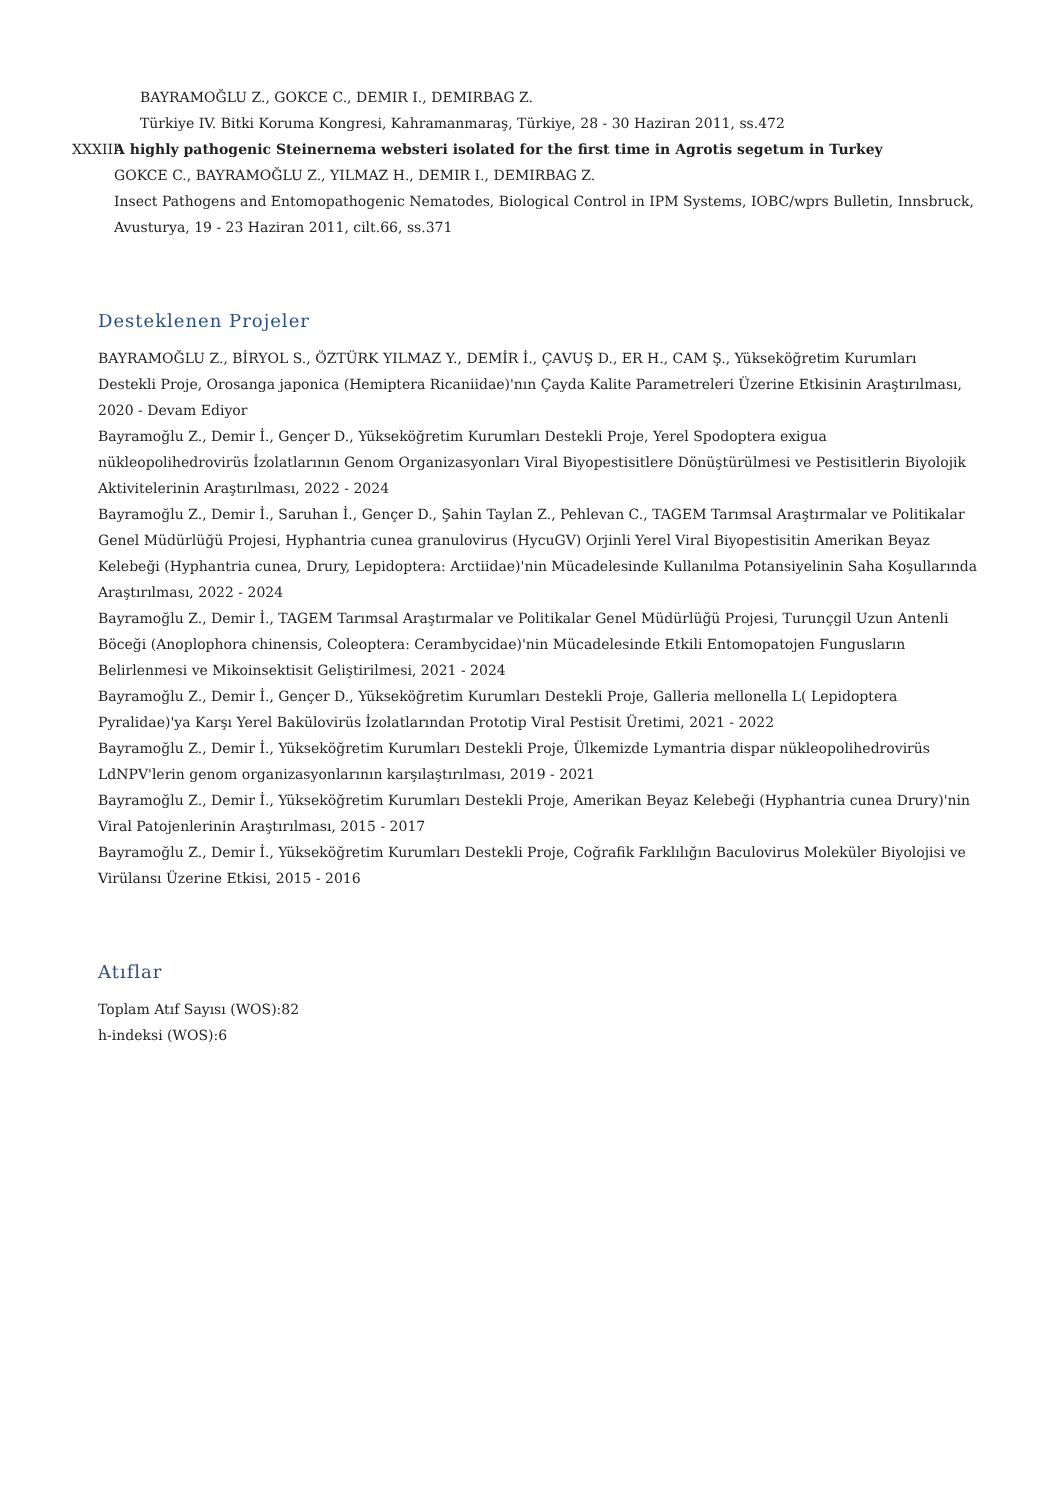BAYRAMOĞLU Z., GOKCE C., DEMIR I., DEMIRBAG Z.
Türkiye IV. Bitki Koruma Kongresi, Kahramanmaraş, Türkiye, 28 - 30 Haziran 2011, ss.472
XXXIII.
A highly pathogenic Steinernema websteri isolated for the first time in Agrotis segetum in Turkey
GOKCE C., BAYRAMOĞLU Z., YILMAZ H., DEMIR I., DEMIRBAG Z.
Insect Pathogens and Entomopathogenic Nematodes, Biological Control in IPM Systems, IOBC/wprs Bulletin, Innsbruck, Avusturya, 19 - 23 Haziran 2011, cilt.66, ss.371
Desteklenen Projeler
BAYRAMOĞLU Z., BİRYOL S., ÖZTÜRK YILMAZ Y., DEMİR İ., ÇAVUŞ D., ER H., CAM Ş., Yükseköğretim Kurumları Destekli Proje, Orosanga japonica (Hemiptera Ricaniidae)'nın Çayda Kalite Parametreleri Üzerine Etkisinin Araştırılması, 2020 - Devam Ediyor
Bayramoğlu Z., Demir İ., Gençer D., Yükseköğretim Kurumları Destekli Proje, Yerel Spodoptera exigua nükleopolihedrovirüs İzolatlarının Genom Organizasyonları Viral Biyopestisitlere Dönüştürülmesi ve Pestisitlerin Biyolojik Aktivitelerinin Araştırılması, 2022 - 2024
Bayramoğlu Z., Demir İ., Saruhan İ., Gençer D., Şahin Taylan Z., Pehlevan C., TAGEM Tarımsal Araştırmalar ve Politikalar Genel Müdürlüğü Projesi, Hyphantria cunea granulovirus (HycuGV) Orjinli Yerel Viral Biyopestisitin Amerikan Beyaz Kelebeği (Hyphantria cunea, Drury, Lepidoptera: Arctiidae)'nin Mücadelesinde Kullanılma Potansiyelinin Saha Koşullarında Araştırılması, 2022 - 2024
Bayramoğlu Z., Demir İ., TAGEM Tarımsal Araştırmalar ve Politikalar Genel Müdürlüğü Projesi, Turunçgil Uzun Antenli Böceği (Anoplophora chinensis, Coleoptera: Cerambycidae)'nin Mücadelesinde Etkili Entomopatojen Fungusların Belirlenmesi ve Mikoinsektisit Geliştirilmesi, 2021 - 2024
Bayramoğlu Z., Demir İ., Gençer D., Yükseköğretim Kurumları Destekli Proje, Galleria mellonella L( Lepidoptera Pyralidae)'ya Karşı Yerel Bakülovirüs İzolatlarından Prototip Viral Pestisit Üretimi, 2021 - 2022
Bayramoğlu Z., Demir İ., Yükseköğretim Kurumları Destekli Proje, Ülkemizde Lymantria dispar nükleopolihedrovirüs LdNPV'lerin genom organizasyonlarının karşılaştırılması, 2019 - 2021
Bayramoğlu Z., Demir İ., Yükseköğretim Kurumları Destekli Proje, Amerikan Beyaz Kelebeği (Hyphantria cunea Drury)'nin Viral Patojenlerinin Araştırılması, 2015 - 2017
Bayramoğlu Z., Demir İ., Yükseköğretim Kurumları Destekli Proje, Coğrafik Farklılığın Baculovirus Moleküler Biyolojisi ve Virülansı Üzerine Etkisi, 2015 - 2016
Atıflar
Toplam Atıf Sayısı (WOS):82
h-indeksi (WOS):6